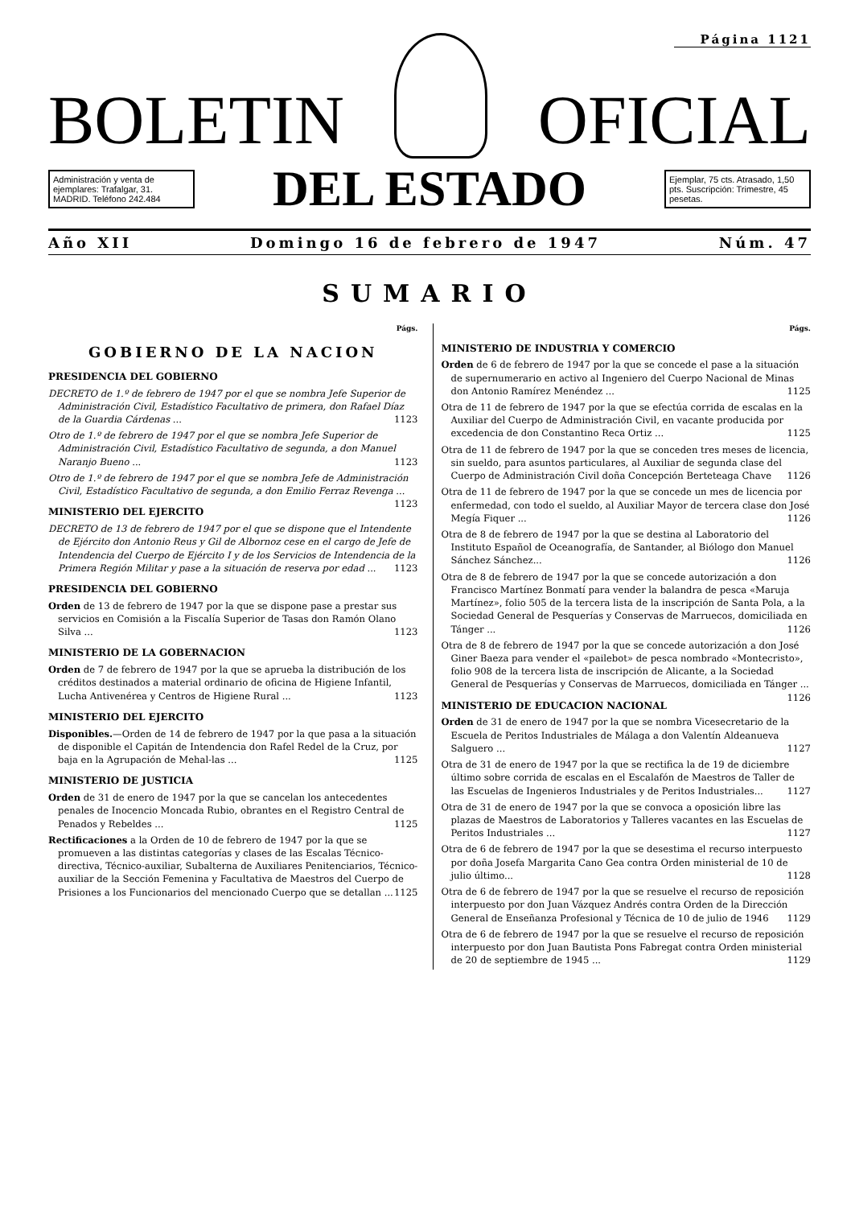Página 1121
BOLETIN OFICIAL
Administración y venta de ejemplares: Trafalgar, 31. MADRID. Teléfono 242.484
DEL ESTADO
Ejemplar, 75 cts. Atrasado, 1,50 pts. Suscripción: Trimestre, 45 pesetas.
Año XII Domingo 16 de febrero de 1947 Núm. 47
SUMARIO
Págs.
GOBIERNO DE LA NACION
PRESIDENCIA DEL GOBIERNO
DECRETO de 1.º de febrero de 1947 por el que se nombra Jefe Superior de Administración Civil, Estadístico Facultativo de primera, don Rafael Díaz de la Guardia Cárdenas ... 1123
Otro de 1.º de febrero de 1947 por el que se nombra Jefe Superior de Administración Civil, Estadístico Facultativo de segunda, a don Manuel Naranjo Bueno ... 1123
Otro de 1.º de febrero de 1947 por el que se nombra Jefe de Administración Civil, Estadístico Facultativo de segunda, a don Emilio Ferraz Revenga ... 1123
MINISTERIO DEL EJERCITO
DECRETO de 13 de febrero de 1947 por el que se dispone que el Intendente de Ejército don Antonio Reus y Gil de Albornoz cese en el cargo de Jefe de Intendencia del Cuerpo de Ejército I y de los Servicios de Intendencia de la Primera Región Militar y pase a la situación de reserva por edad ... 1123
PRESIDENCIA DEL GOBIERNO
Orden de 13 de febrero de 1947 por la que se dispone pase a prestar sus servicios en Comisión a la Fiscalía Superior de Tasas don Ramón Olano Silva ... 1123
MINISTERIO DE LA GOBERNACION
Orden de 7 de febrero de 1947 por la que se aprueba la distribución de los créditos destinados a material ordinario de oficina de Higiene Infantil, Lucha Antivenérea y Centros de Higiene Rural ... 1123
MINISTERIO DEL EJERCITO
Disponibles.—Orden de 14 de febrero de 1947 por la que pasa a la situación de disponible el Capitán de Intendencia don Rafel Redel de la Cruz, por baja en la Agrupación de Mehal-las ... 1125
MINISTERIO DE JUSTICIA
Orden de 31 de enero de 1947 por la que se cancelan los antecedentes penales de Inocencio Moncada Rubio, obrantes en el Registro Central de Penados y Rebeldes ... 1125
Rectificaciones a la Orden de 10 de febrero de 1947 por la que se promueven a las distintas categorías y clases de las Escalas Técnico-directiva, Técnico-auxiliar, Subalterna de Auxiliares Penitenciarios, Técnico-auxiliar de la Sección Femenina y Facultativa de Maestros del Cuerpo de Prisiones a los Funcionarios del mencionado Cuerpo que se detallan ... 1125
Págs.
MINISTERIO DE INDUSTRIA Y COMERCIO
Orden de 6 de febrero de 1947 por la que se concede el pase a la situación de supernumerario en activo al Ingeniero del Cuerpo Nacional de Minas don Antonio Ramírez Menéndez ... 1125
Otra de 11 de febrero de 1947 por la que se efectúa corrida de escalas en la Auxiliar del Cuerpo de Administración Civil, en vacante producida por excedencia de don Constantino Reca Ortiz ... 1125
Otra de 11 de febrero de 1947 por la que se conceden tres meses de licencia, sin sueldo, para asuntos particulares, al Auxiliar de segunda clase del Cuerpo de Administración Civil doña Concepción Berteteaga Chave 1126
Otra de 11 de febrero de 1947 por la que se concede un mes de licencia por enfermedad, con todo el sueldo, al Auxiliar Mayor de tercera clase don José Megía Fiquer ... 1126
Otra de 8 de febrero de 1947 por la que se destina al Laboratorio del Instituto Español de Oceanografía, de Santander, al Biólogo don Manuel Sánchez Sánchez... 1126
Otra de 8 de febrero de 1947 por la que se concede autorización a don Francisco Martínez Bonmatí para vender la balandra de pesca «Maruja Martínez», folio 505 de la tercera lista de la inscripción de Santa Pola, a la Sociedad General de Pesquerías y Conservas de Marruecos, domiciliada en Tánger ... 1126
Otra de 8 de febrero de 1947 por la que se concede autorización a don José Giner Baeza para vender el «pailebot» de pesca nombrado «Montecristo», folio 908 de la tercera lista de inscripción de Alicante, a la Sociedad General de Pesquerías y Conservas de Marruecos, domiciliada en Tánger ... 1126
MINISTERIO DE EDUCACION NACIONAL
Orden de 31 de enero de 1947 por la que se nombra Vicesecretario de la Escuela de Peritos Industriales de Málaga a don Valentín Aldeanueva Salguero ... 1127
Otra de 31 de enero de 1947 por la que se rectifica la de 19 de diciembre último sobre corrida de escalas en el Escalafón de Maestros de Taller de las Escuelas de Ingenieros Industriales y de Peritos Industriales... 1127
Otra de 31 de enero de 1947 por la que se convoca a oposición libre las plazas de Maestros de Laboratorios y Talleres vacantes en las Escuelas de Peritos Industriales ... 1127
Otra de 6 de febrero de 1947 por la que se desestima el recurso interpuesto por doña Josefa Margarita Cano Gea contra Orden ministerial de 10 de julio último... 1128
Otra de 6 de febrero de 1947 por la que se resuelve el recurso de reposición interpuesto por don Juan Vázquez Andrés contra Orden de la Dirección General de Enseñanza Profesional y Técnica de 10 de julio de 1946 1129
Otra de 6 de febrero de 1947 por la que se resuelve el recurso de reposición interpuesto por don Juan Bautista Pons Fabregat contra Orden ministerial de 20 de septiembre de 1945 ... 1129